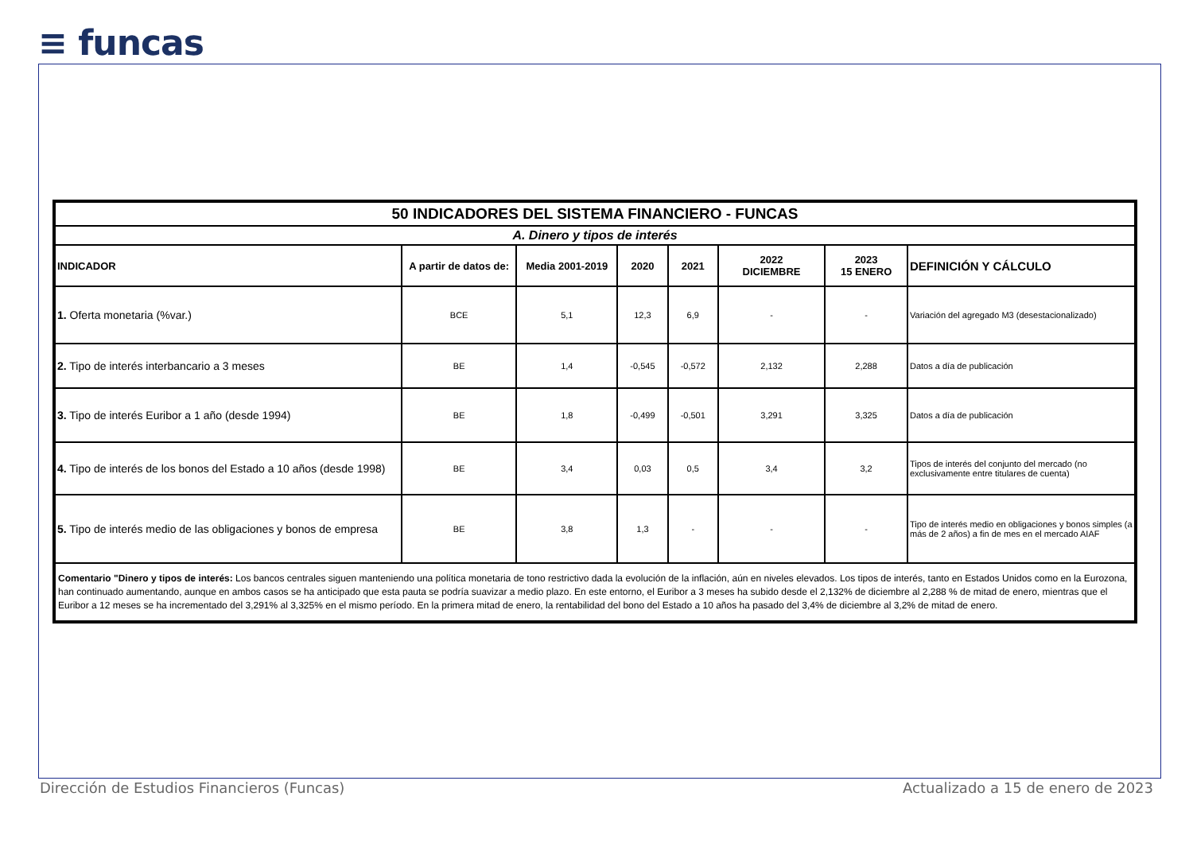≡ funcas
| 50 INDICADORES DEL SISTEMA FINANCIERO - FUNCAS | | | | | | | |
| A. Dinero y tipos de interés | | | | | | | |
| INDICADOR | A partir de datos de: | Media 2001-2019 | 2020 | 2021 | 2022 DICIEMBRE | 2023 15 ENERO | DEFINICIÓN Y CÁLCULO |
| 1. Oferta monetaria (%var.) | BCE | 5,1 | 12,3 | 6,9 | - | - | Variación del agregado M3 (desestacionalizado) |
| 2. Tipo de interés interbancario a 3 meses | BE | 1,4 | -0,545 | -0,572 | 2,132 | 2,288 | Datos a día de publicación |
| 3. Tipo de interés Euribor a 1 año (desde 1994) | BE | 1,8 | -0,499 | -0,501 | 3,291 | 3,325 | Datos a día de publicación |
| 4. Tipo de interés de los bonos del Estado a 10 años (desde 1998) | BE | 3,4 | 0,03 | 0,5 | 3,4 | 3,2 | Tipos de interés del conjunto del mercado (no exclusivamente entre titulares de cuenta) |
| 5. Tipo de interés medio de las obligaciones y bonos de empresa | BE | 3,8 | 1,3 | - | - | - | Tipo de interés medio en obligaciones y bonos simples (a más de 2 años) a fin de mes en el mercado AIAF |
| Comentario "Dinero y tipos de interés: Los bancos centrales siguen manteniendo una política monetaria de tono restrictivo dada la evolución de la inflación, aún en niveles elevados. Los tipos de interés, tanto en Estados Unidos como en la Eurozona, han continuado aumentando, aunque en ambos casos se ha anticipado que esta pauta se podría suavizar a medio plazo. En este entorno, el Euribor a 3 meses ha subido desde el 2,132% de diciembre al 2,288 % de mitad de enero, mientras que el Euribor a 12 meses se ha incrementado del 3,291% al 3,325% en el mismo período. En la primera mitad de enero, la rentabilidad del bono del Estado a 10 años ha pasado del 3,4% de diciembre al 3,2% de mitad de enero. | | | | | | | |
Dirección de Estudios Financieros (Funcas)
Actualizado a 15 de enero de 2023